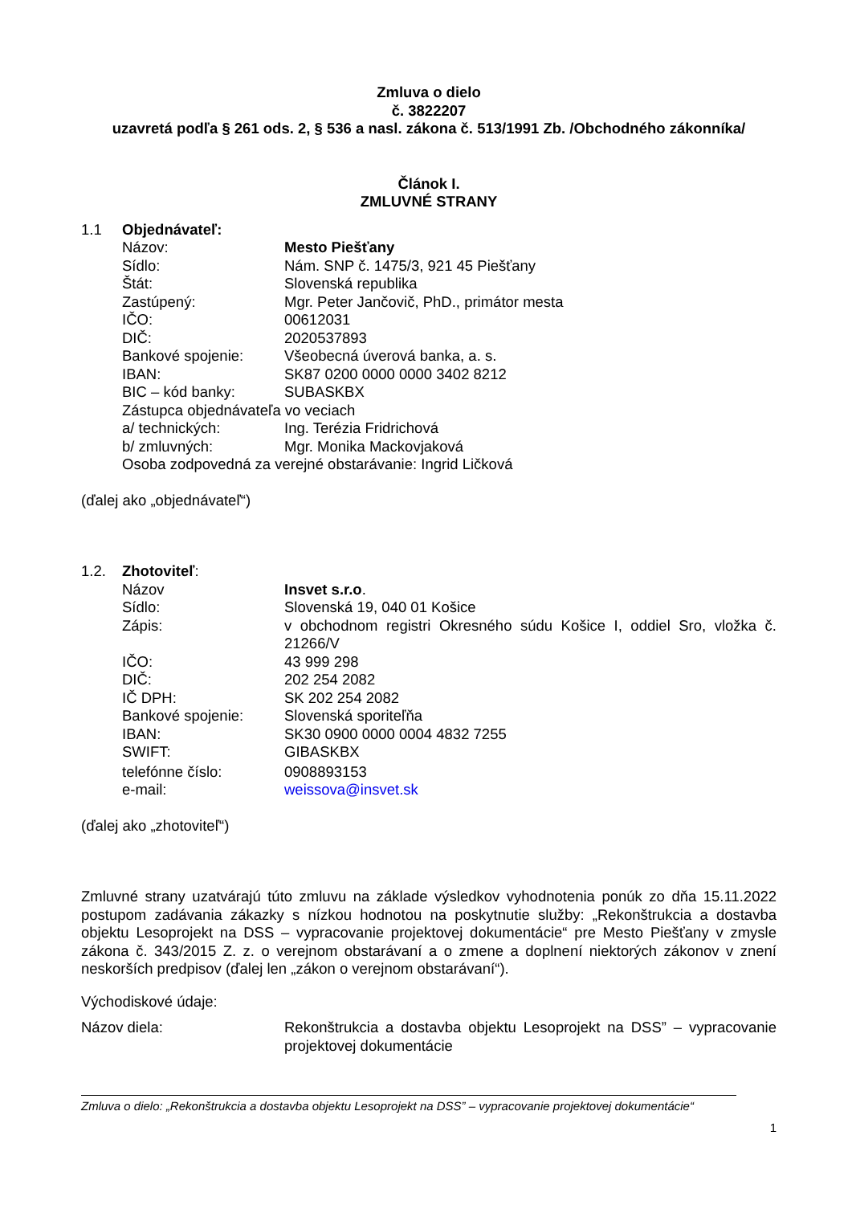Zmluva o dielo
č. 3822207
uzavretá podľa § 261 ods. 2, § 536 a nasl. zákona č. 513/1991 Zb. /Obchodného zákonníka/
Článok I.
ZMLUVNÉ STRANY
1.1 Objednávateľ:
Názov: Mesto Piešťany
Sídlo: Nám. SNP č. 1475/3, 921 45 Piešťany
Štát: Slovenská republika
Zastúpený: Mgr. Peter Jančovič, PhD., primátor mesta
IČO: 00612031
DIČ: 2020537893
Bankové spojenie: Všeobecná úverová banka, a. s.
IBAN: SK87 0200 0000 0000 3402 8212
BIC – kód banky: SUBASKBX
Zástupca objednávateľa vo veciach
a/ technických: Ing. Terézia Fridrichová
b/ zmluvných: Mgr. Monika Mackovjaková
Osoba zodpovedná za verejné obstarávanie: Ingrid Ličková
(ďalej ako „objednávateľ“)
1.2. Zhotoviteľ:
Názov Insvet s.r.o.
Sídlo: Slovenská 19, 040 01 Košice
Zápis: v obchodnom registri Okresného súdu Košice I, oddiel Sro, vložka č. 21266/V
IČO: 43 999 298
DIČ: 202 254 2082
IČ DPH: SK 202 254 2082
Bankové spojenie: Slovenská sporiteľňa
IBAN: SK30 0900 0000 0004 4832 7255
SWIFT: GIBASKBX
telefónne číslo: 0908893153
e-mail: weissova@insvet.sk
(ďalej ako „zhotoviteľ“)
Zmluvné strany uzatvárajú túto zmluvu na základe výsledkov vyhodnotenia ponúk zo dňa 15.11.2022 postupom zadávania zákazky s nízkou hodnotou na poskytnutie služby: „Rekonštrukcia a dostavba objektu Lesoprojekt na DSS – vypracovanie projektovej dokumentácie“ pre Mesto Piešťany v zmysle zákona č. 343/2015 Z. z. o verejnom obstarávaní a o zmene a doplnení niektorých zákonov v znení neskorších predpisov (ďalej len „zákon o verejnom obstarávaní“).
Východiskové údaje:
Názov diela: Rekonštrukcia a dostavba objektu Lesoprojekt na DSS” – vypracovanie projektovej dokumentácie
Zmluva o dielo: „Rekonštrukcia a dostavba objektu Lesoprojekt na DSS” – vypracovanie projektovej dokumentácie“
1